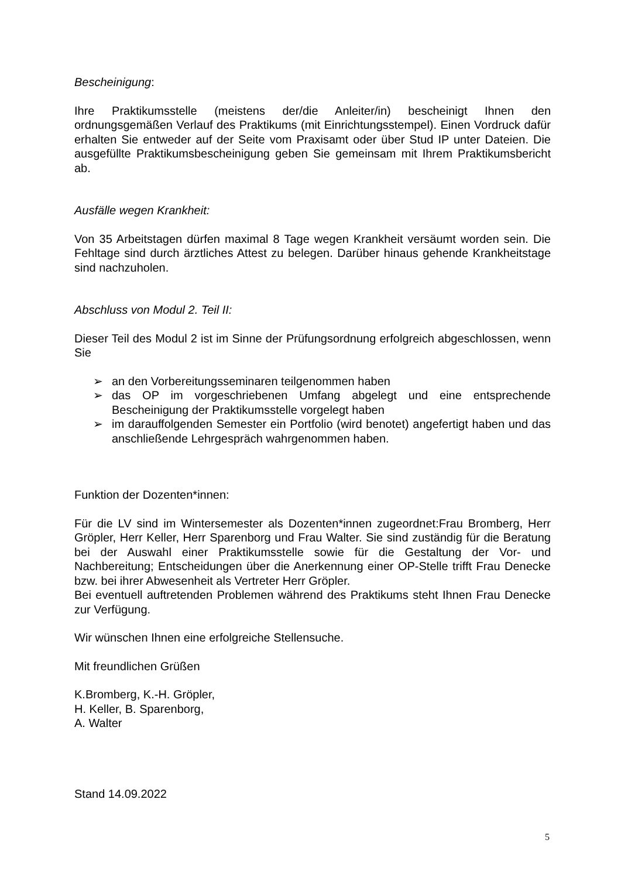Bescheinigung:
Ihre Praktikumsstelle (meistens der/die Anleiter/in) bescheinigt Ihnen den ordnungsgemäßen Verlauf des Praktikums (mit Einrichtungsstempel). Einen Vordruck dafür erhalten Sie entweder auf der Seite vom Praxisamt oder über Stud IP unter Dateien. Die ausgefüllte Praktikumsbescheinigung geben Sie gemeinsam mit Ihrem Praktikumsbericht ab.
Ausfälle wegen Krankheit:
Von 35 Arbeitstagen dürfen maximal 8 Tage wegen Krankheit versäumt worden sein. Die Fehltage sind durch ärztliches Attest zu belegen. Darüber hinaus gehende Krankheitstage sind nachzuholen.
Abschluss von Modul 2. Teil II:
Dieser Teil des Modul 2 ist im Sinne der Prüfungsordnung erfolgreich abgeschlossen, wenn Sie
➢ an den Vorbereitungsseminaren teilgenommen haben
➢ das OP im vorgeschriebenen Umfang abgelegt und eine entsprechende Bescheinigung der Praktikumsstelle vorgelegt haben
➢ im darauffolgenden Semester ein Portfolio (wird benotet) angefertigt haben und das anschließende Lehrgespräch wahrgenommen haben.
Funktion der Dozenten*innen:
Für die LV sind im Wintersemester als Dozenten*innen zugeordnet:Frau Bromberg, Herr Gröpler, Herr Keller, Herr Sparenborg und Frau Walter. Sie sind zuständig für die Beratung bei der Auswahl einer Praktikumsstelle sowie für die Gestaltung der Vor- und Nachbereitung; Entscheidungen über die Anerkennung einer OP-Stelle trifft Frau Denecke bzw. bei ihrer Abwesenheit als Vertreter Herr Gröpler.
Bei eventuell auftretenden Problemen während des Praktikums steht Ihnen Frau Denecke zur Verfügung.
Wir wünschen Ihnen eine erfolgreiche Stellensuche.
Mit freundlichen Grüßen
K.Bromberg, K.-H. Gröpler,
H. Keller, B. Sparenborg,
A. Walter
Stand 14.09.2022
5